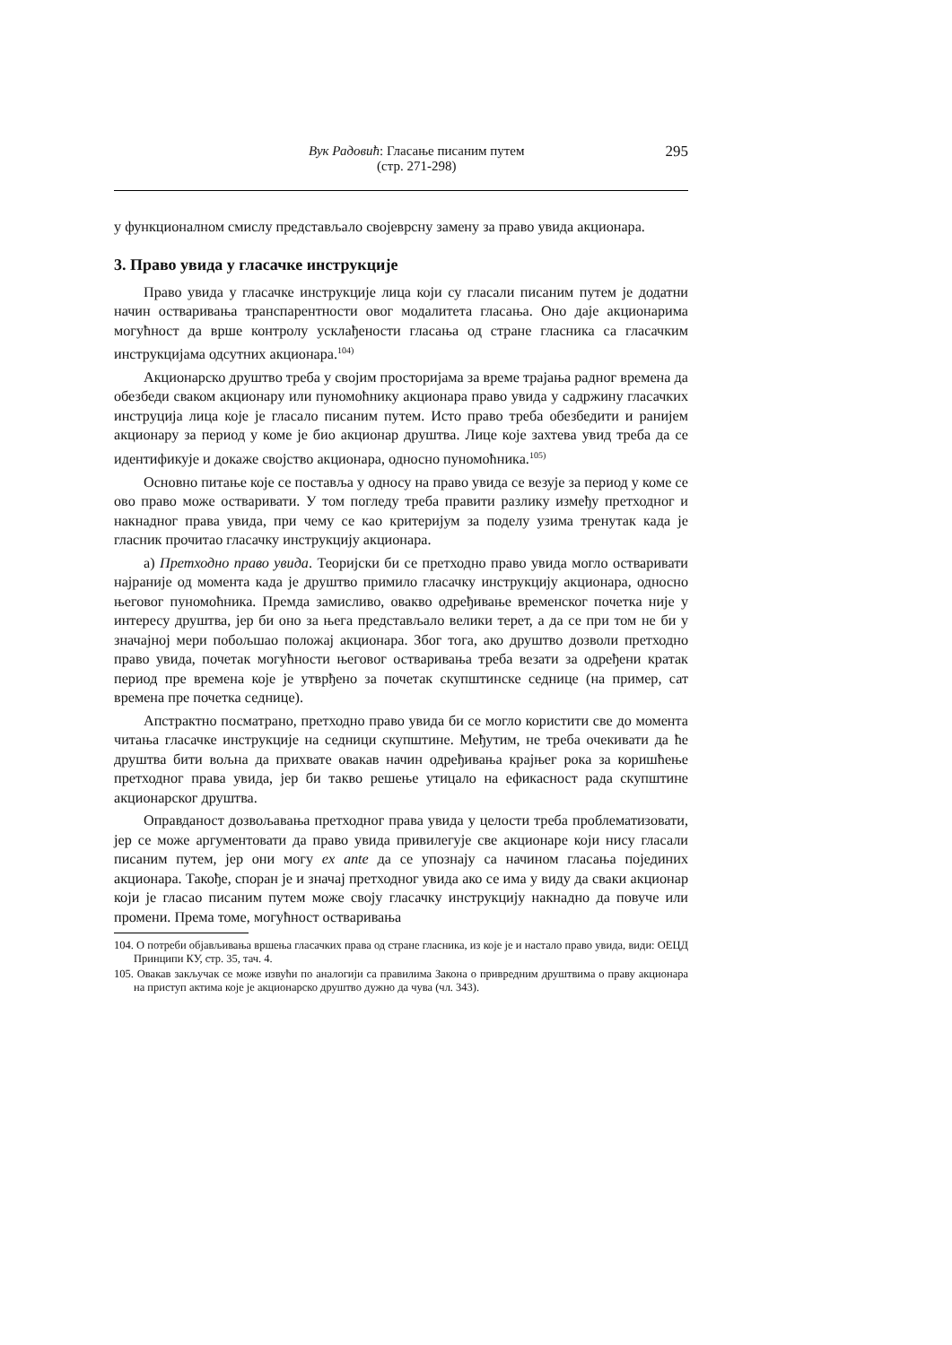Вук Радовић: Гласање писаним путем
(стр. 271-298)
295
у функционалном смислу представљало својеврсну замену за право увида акционара.
3. Право увида у гласачке инструкције
Право увида у гласачке инструкције лица који су гласали писаним путем је додатни начин остваривања транспарентности овог модалитета гласања. Оно даје акционарима могућност да врше контролу усклађености гласања од стране гласника са гласачким инструкцијама одсутних акционара.<sup>104)</sup>
Акционарско друштво треба у својим просторијама за време трајања радног времена да обезбеди сваком акционару или пуномоћнику акционара право увида у садржину гласачких инструција лица које је гласало писаним путем. Исто право треба обезбедити и ранијем акционару за период у коме је био акционар друштва. Лице које захтева увид треба да се идентификује и докаже својство акционара, односно пуномоћника.<sup>105)</sup>
Основно питање које се поставља у односу на право увида се везује за период у коме се ово право може остваривати. У том погледу треба правити разлику између претходног и накнадног права увида, при чему се као критеријум за поделу узима тренутак када је гласник прочитао гласачку инструкцију акционара.
а) Претходно право увида. Теоријски би се претходно право увида могло остваривати најраније од момента када је друштво примило гласачку инструкцију акционара, односно његовог пуномоћника. Премда замисливо, овакво одређивање временског почетка није у интересу друштва, јер би оно за њега представљало велики терет, а да се при том не би у значајној мери побољшао положај акционара. Због тога, ако друштво дозволи претходно право увида, почетак могућности његовог остваривања треба везати за одређени кратак период пре времена које је утврђено за почетак скупштинске седнице (на пример, сат времена пре почетка седнице).
Апстрактно посматрано, претходно право увида би се могло користити све до момента читања гласачке инструкције на седници скупштине. Међутим, не треба очекивати да ће друштва бити вољна да прихвате овакав начин одређивања крајњег рока за коришћење претходног права увида, јер би такво решење утицало на ефикасност рада скупштине акционарског друштва.
Оправданост дозвољавања претходног права увида у целости треба проблематизовати, јер се може аргументовати да право увида привилегује све акционаре који нису гласали писаним путем, јер они могу ex ante да се упознају са начином гласања појединих акционара. Такође, споран је и значај претходног увида ако се има у виду да сваки акционар који је гласао писаним путем може своју гласачку инструкцију накнадно да повуче или промени. Према томе, могућност остваривања
104. О потреби објављивања вршења гласачких права од стране гласника, из које је и настало право увида, види: ОЕЦД Принципи КУ, стр. 35, тач. 4.
105. Овакав закључак се може извући по аналогији са правилима Закона о привредним друштвима о праву акционара на приступ актима које је акционарско друштво дужно да чува (чл. 343).